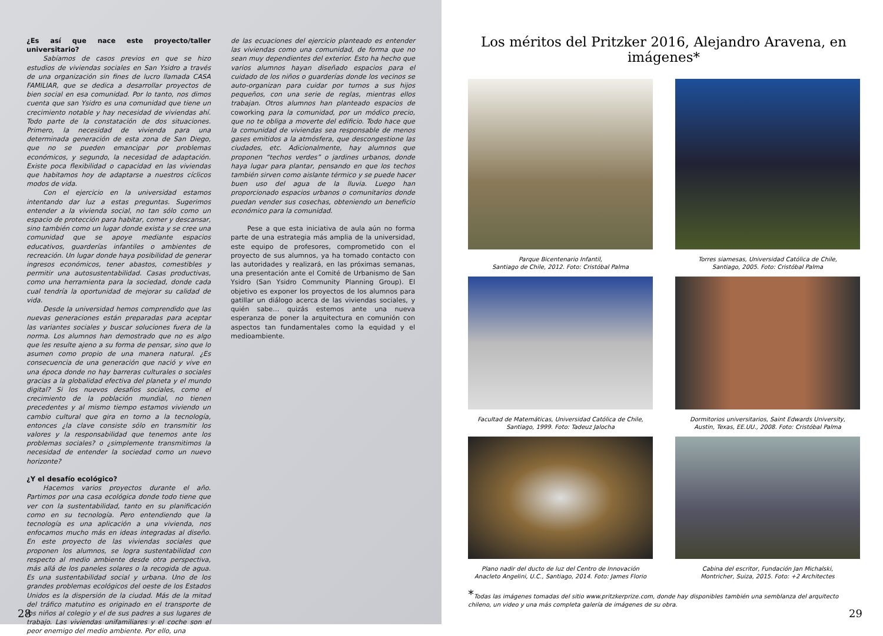¿Es así que nace este proyecto/taller universitario?
Sabíamos de casos previos en que se hizo estudios de viviendas sociales en San Ysidro a través de una organización sin fines de lucro llamada CASA FAMILIAR, que se dedica a desarrollar proyectos de bien social en esa comunidad. Por lo tanto, nos dimos cuenta que san Ysidro es una comunidad que tiene un crecimiento notable y hay necesidad de viviendas ahí. Todo parte de la constatación de dos situaciones. Primero, la necesidad de vivienda para una determinada generación de esta zona de San Diego, que no se pueden emancipar por problemas económicos, y segundo, la necesidad de adaptación. Existe poca flexibilidad o capacidad en las viviendas que habitamos hoy de adaptarse a nuestros cíclicos modos de vida.
Con el ejercicio en la universidad estamos intentando dar luz a estas preguntas. Sugerimos entender a la vivienda social, no tan sólo como un espacio de protección para habitar, comer y descansar, sino también como un lugar donde exista y se cree una comunidad que se apoye mediante espacios educativos, guarderías infantiles o ambientes de recreación. Un lugar donde haya posibilidad de generar ingresos económicos, tener abastos, comestibles y permitir una autosustentabilidad. Casas productivas, como una herramienta para la sociedad, donde cada cual tendría la oportunidad de mejorar su calidad de vida.
Desde la universidad hemos comprendido que las nuevas generaciones están preparadas para aceptar las variantes sociales y buscar soluciones fuera de la norma. Los alumnos han demostrado que no es algo que les resulte ajeno a su forma de pensar, sino que lo asumen como propio de una manera natural. ¿Es consecuencia de una generación que nació y vive en una época donde no hay barreras culturales o sociales gracias a la globalidad efectiva del planeta y el mundo digital? Si los nuevos desafíos sociales, como el crecimiento de la población mundial, no tienen precedentes y al mismo tiempo estamos viviendo un cambio cultural que gira en torno a la tecnología, entonces ¿la clave consiste sólo en transmitir los valores y la responsabilidad que tenemos ante los problemas sociales? o ¿simplemente transmitimos la necesidad de entender la sociedad como un nuevo horizonte?
¿Y el desafío ecológico?
Hacemos varios proyectos durante el año. Partimos por una casa ecológica donde todo tiene que ver con la sustentabilidad, tanto en su planificación como en su tecnología. Pero entendiendo que la tecnología es una aplicación a una vivienda, nos enfocamos mucho más en ideas integradas al diseño. En este proyecto de las viviendas sociales que proponen los alumnos, se logra sustentabilidad con respecto al medio ambiente desde otra perspectiva, más allá de los paneles solares o la recogida de agua. Es una sustentabilidad social y urbana. Uno de los grandes problemas ecológicos del oeste de los Estados Unidos es la dispersión de la ciudad. Más de la mitad del tráfico matutino es originado en el transporte de los niños al colegio y el de sus padres a sus lugares de trabajo. Las viviendas unifamiliares y el coche son el peor enemigo del medio ambiente. Por ello, una
de las ecuaciones del ejercicio planteado es entender las viviendas como una comunidad, de forma que no sean muy dependientes del exterior. Esto ha hecho que varios alumnos hayan diseñado espacios para el cuidado de los niños o guarderías donde los vecinos se auto-organizan para cuidar por turnos a sus hijos pequeños, con una serie de reglas, mientras ellos trabajan. Otros alumnos han planteado espacios de coworking para la comunidad, por un módico precio, que no te obliga a moverte del edificio. Todo hace que la comunidad de viviendas sea responsable de menos gases emitidos a la atmósfera, que descongestione las ciudades, etc. Adicionalmente, hay alumnos que proponen “techos verdes” o jardines urbanos, donde haya lugar para plantar, pensando en que los techos también sirven como aislante térmico y se puede hacer buen uso del agua de la lluvia. Luego han proporcionado espacios urbanos o comunitarios donde puedan vender sus cosechas, obteniendo un beneficio económico para la comunidad.
Pese a que esta iniciativa de aula aún no forma parte de una estrategia más amplia de la universidad, este equipo de profesores, comprometido con el proyecto de sus alumnos, ya ha tomado contacto con las autoridades y realizará, en las próximas semanas, una presentación ante el Comité de Urbanismo de San Ysidro (San Ysidro Community Planning Group). El objetivo es exponer los proyectos de los alumnos para gatillar un diálogo acerca de las viviendas sociales, y quién sabe… quizás estemos ante una nueva esperanza de poner la arquitectura en comunión con aspectos tan fundamentales como la equidad y el medioambiente.
28
Los méritos del Pritzker 2016, Alejandro Aravena, en imágenes*
Parque Bicentenario Infantil,
Santiago de Chile, 2012. Foto: Cristóbal Palma
Torres siamesas, Universidad Católica de Chile,
Santiago, 2005. Foto: Cristóbal Palma
Facultad de Matemáticas, Universidad Católica de Chile,
Santiago, 1999. Foto: Tadeuz Jalocha
Dormitorios universitarios, Saint Edwards University,
Austin, Texas, EE.UU., 2008. Foto: Cristóbal Palma
Plano nadir del ducto de luz del Centro de Innovación
Anacleto Angelini, U.C., Santiago, 2014. Foto: James Florio
Cabina del escritor, Fundación Jan Michalski,
Montricher, Suiza, 2015. Foto: +2 Architectes
*Todas las imágenes tomadas del sitio www.pritzkerprize.com, donde hay disponibles también una semblanza del arquitecto chileno, un video y una más completa galería de imágenes de su obra.
29